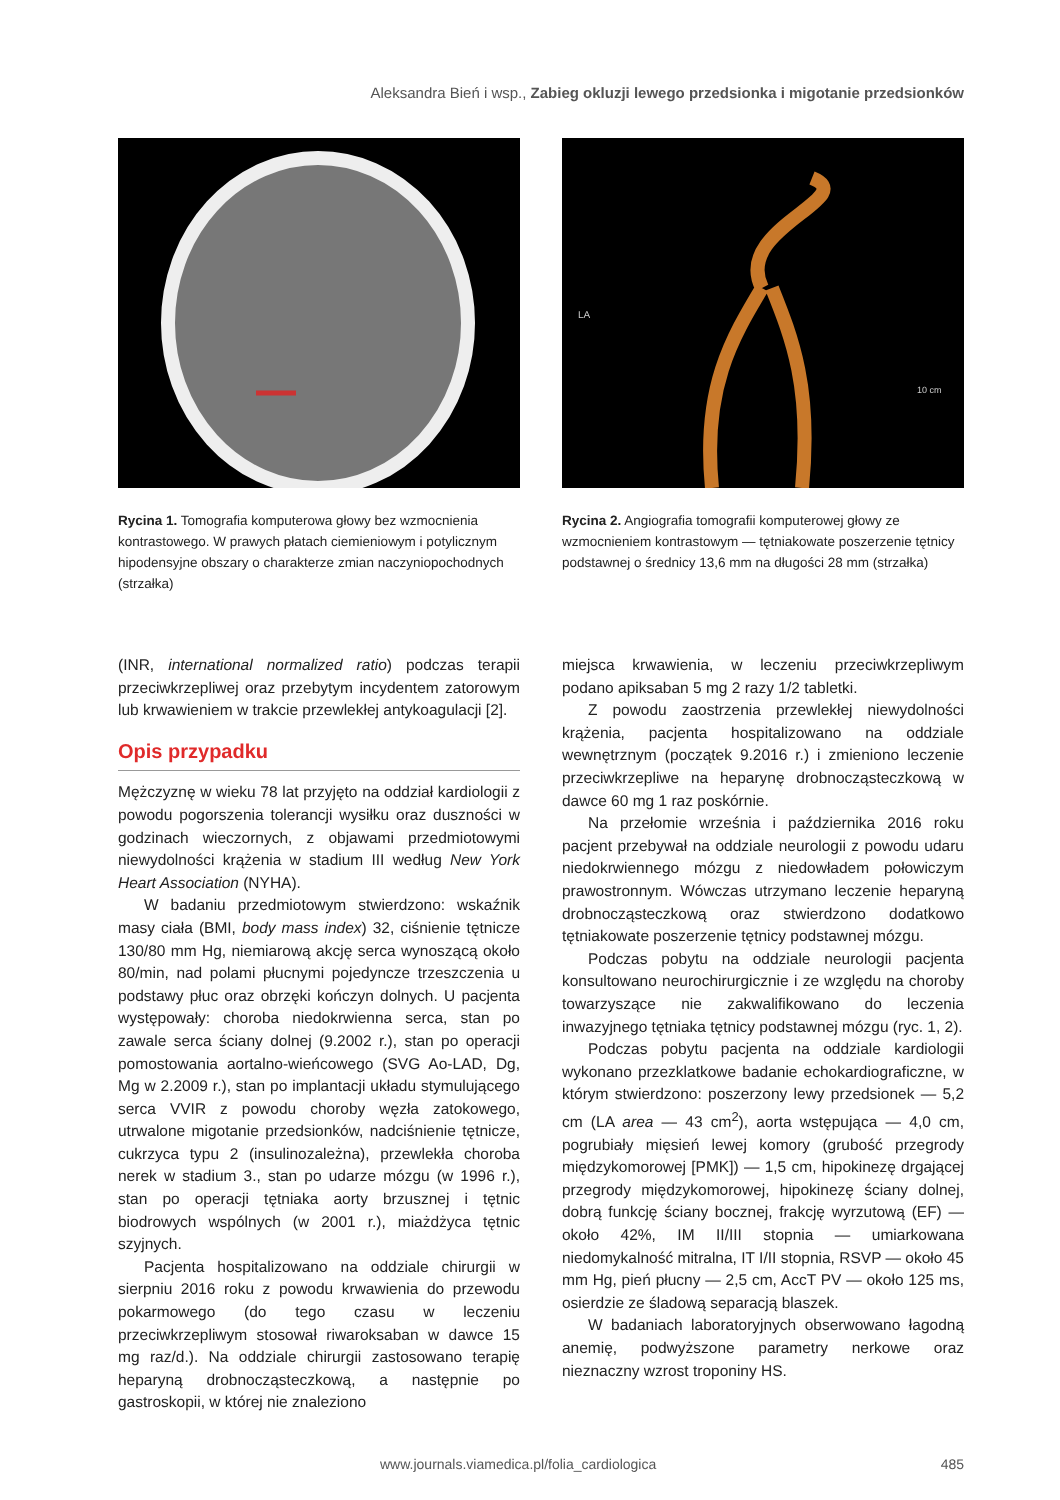Aleksandra Bień i wsp., Zabieg okluzji lewego przedsionka i migotanie przedsionków
Rycina 1. Tomografia komputerowa głowy bez wzmocnienia kontrastowego. W prawych płatach ciemieniowym i potylicznym hipodensyjne obszary o charakterze zmian naczyniopochodnych (strzałka)
LA
10 cm
Rycina 2. Angiografia tomografii komputerowej głowy ze wzmocnieniem kontrastowym — tętniakowate poszerzenie tętnicy podstawnej o średnicy 13,6 mm na długości 28 mm (strzałka)
(INR, international normalized ratio) podczas terapii przeciwkrzepliwej oraz przebytym incydentem zatorowym lub krwawieniem w trakcie przewlekłej antykoagulacji [2].
Opis przypadku
Mężczyznę w wieku 78 lat przyjęto na oddział kardiologii z powodu pogorszenia tolerancji wysiłku oraz duszności w godzinach wieczornych, z objawami przedmiotowymi niewydolności krążenia w stadium III według New York Heart Association (NYHA).
W badaniu przedmiotowym stwierdzono: wskaźnik masy ciała (BMI, body mass index) 32, ciśnienie tętnicze 130/80 mm Hg, niemiarową akcję serca wynoszącą około 80/min, nad polami płucnymi pojedyncze trzeszczenia u podstawy płuc oraz obrzęki kończyn dolnych. U pacjenta występowały: choroba niedokrwienna serca, stan po zawale serca ściany dolnej (9.2002 r.), stan po operacji pomostowania aortalno-wieńcowego (SVG Ao-LAD, Dg, Mg w 2.2009 r.), stan po implantacji układu stymulującego serca VVIR z powodu choroby węzła zatokowego, utrwalone migotanie przedsionków, nadciśnienie tętnicze, cukrzyca typu 2 (insulinozależna), przewlekła choroba nerek w stadium 3., stan po udarze mózgu (w 1996 r.), stan po operacji tętniaka aorty brzusznej i tętnic biodrowych wspólnych (w 2001 r.), miażdżyca tętnic szyjnych.
Pacjenta hospitalizowano na oddziale chirurgii w sierpniu 2016 roku z powodu krwawienia do przewodu pokarmowego (do tego czasu w leczeniu przeciwkrzepliwym stosował riwaroksaban w dawce 15 mg raz/d.). Na oddziale chirurgii zastosowano terapię heparyną drobnocząsteczkową, a następnie po gastroskopii, w której nie znaleziono
miejsca krwawienia, w leczeniu przeciwkrzepliwym podano apiksaban 5 mg 2 razy 1/2 tabletki.
Z powodu zaostrzenia przewlekłej niewydolności krążenia, pacjenta hospitalizowano na oddziale wewnętrznym (początek 9.2016 r.) i zmieniono leczenie przeciwkrzepliwe na heparynę drobnocząsteczkową w dawce 60 mg 1 raz poskórnie.
Na przełomie września i października 2016 roku pacjent przebywał na oddziale neurologii z powodu udaru niedokrwiennego mózgu z niedowładem połowiczym prawostronnym. Wówczas utrzymano leczenie heparyną drobnocząsteczkową oraz stwierdzono dodatkowo tętniakowate poszerzenie tętnicy podstawnej mózgu.
Podczas pobytu na oddziale neurologii pacjenta konsultowano neurochirurgicznie i ze względu na choroby towarzyszące nie zakwalifikowano do leczenia inwazyjnego tętniaka tętnicy podstawnej mózgu (ryc. 1, 2).
Podczas pobytu pacjenta na oddziale kardiologii wykonano przezklatkowe badanie echokardiograficzne, w którym stwierdzono: poszerzony lewy przedsionek — 5,2 cm (LA area — 43 cm<sup>2</sup>), aorta wstępująca — 4,0 cm, pogrubiały mięsień lewej komory (grubość przegrody międzykomorowej [PMK]) — 1,5 cm, hipokinezę drgającej przegrody międzykomorowej, hipokinezę ściany dolnej, dobrą funkcję ściany bocznej, frakcję wyrzutową (EF) — około 42%, IM II/III stopnia — umiarkowana niedomykalność mitralna, IT I/II stopnia, RSVP — około 45 mm Hg, pień płucny — 2,5 cm, AccT PV — około 125 ms, osierdzie ze śladową separacją blaszek.
W badaniach laboratoryjnych obserwowano łagodną anemię, podwyższone parametry nerkowe oraz nieznaczny wzrost troponiny HS.
www.journals.viamedica.pl/folia_cardiologica 485